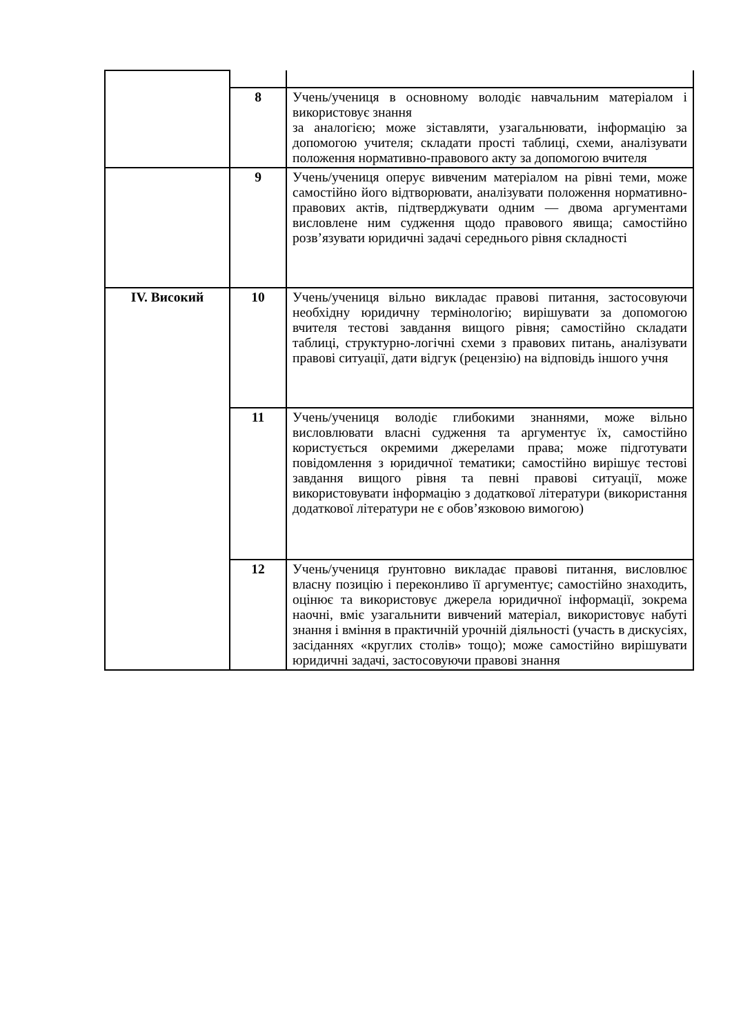| | 8 | Учень/учениця в основному володіє навчальним матеріалом і використовує знання за аналогією; може зіставляти, узагальнювати, інформацію за допомогою учителя; складати прості таблиці, схеми, аналізувати положення нормативно-правового акту за допомогою вчителя |
| | 9 | Учень/учениця оперує вивченим матеріалом на рівні теми, може самостійно його відтворювати, аналізувати положення нормативно-правових актів, підтверджувати одним — двома аргументами висловлене ним судження щодо правового явища; самостійно розв’язувати юридичні задачі середнього рівня складності |
| IV. Високий | 10 | Учень/учениця вільно викладає правові питання, застосовуючи необхідну юридичну термінологію; вирішувати за допомогою вчителя тестові завдання вищого рівня; самостійно складати таблиці, структурно-логічні схеми з правових питань, аналізувати правові ситуації, дати відгук (рецензію) на відповідь іншого учня |
| | 11 | Учень/учениця володіє глибокими знаннями, може вільно висловлювати власні судження та аргументує їх, самостійно користується окремими джерелами права; може підготувати повідомлення з юридичної тематики; самостійно вирішує тестові завдання вищого рівня та певні правові ситуації, може використовувати інформацію з додаткової літератури (використання додаткової літератури не є обов’язковою вимогою) |
| | 12 | Учень/учениця ґрунтовно викладає правові питання, висловлює власну позицію і переконливо її аргументує; самостійно знаходить, оцінює та використовує джерела юридичної інформації, зокрема наочні, вміє узагальнити вивчений матеріал, використовує набуті знання і вміння в практичній урочній діяльності (участь в дискусіях, засіданнях «круглих столів» тощо); може самостійно вирішувати юридичні задачі, застосовуючи правові знання |